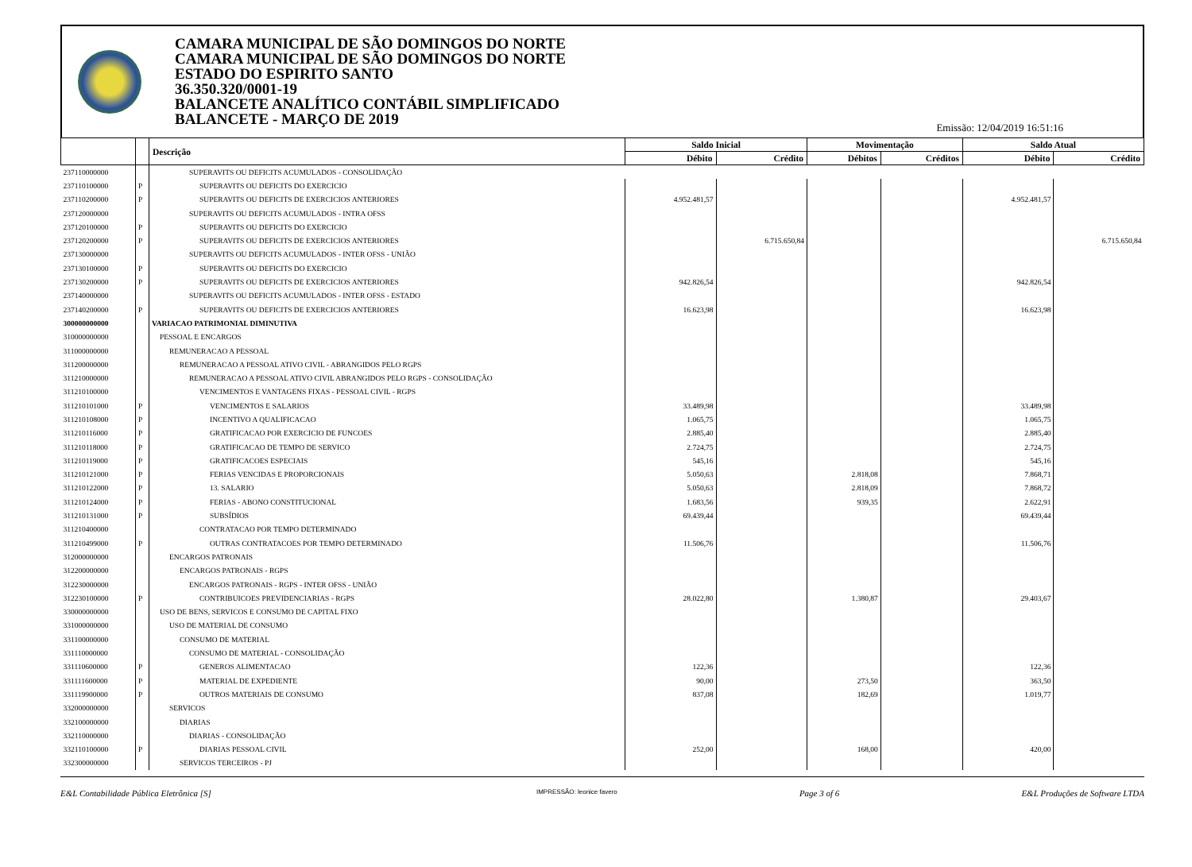CAMARA MUNICIPAL DE SÃO DOMINGOS DO NORTE
CAMARA MUNICIPAL DE SÃO DOMINGOS DO NORTE
ESTADO DO ESPIRITO SANTO
36.350.320/0001-19
BALANCETE ANALÍTICO CONTÁBIL SIMPLIFICADO
BALANCETE - MARÇO DE 2019
Emissão: 12/04/2019 16:51:16
| | | Descrição | Saldo Inicial | | Movimentação | | Saldo Atual | |
| --- | --- | --- | --- | --- | --- | --- | --- | --- |
| | | | Débito | Crédito | Débitos | Créditos | Débito | Crédito |
| 237110000000 | | SUPERAVITS OU DEFICITS ACUMULADOS - CONSOLIDAÇÃO | | | | | | |
| 237110100000 | P | SUPERAVITS OU DEFICITS DO EXERCICIO | | | | | | |
| 237110200000 | P | SUPERAVITS OU DEFICITS DE EXERCICIOS ANTERIORES | 4.952.481,57 | | | | 4.952.481,57 | |
| 237120000000 | | SUPERAVITS OU DEFICITS ACUMULADOS - INTRA OFSS | | | | | | |
| 237120100000 | P | SUPERAVITS OU DEFICITS DO EXERCICIO | | | | | | |
| 237120200000 | P | SUPERAVITS OU DEFICITS DE EXERCICIOS ANTERIORES | | 6.715.650,84 | | | | 6.715.650,84 |
| 237130000000 | | SUPERAVITS OU DEFICITS ACUMULADOS - INTER OFSS - UNIÃO | | | | | | |
| 237130100000 | P | SUPERAVITS OU DEFICITS DO EXERCICIO | | | | | | |
| 237130200000 | P | SUPERAVITS OU DEFICITS DE EXERCICIOS ANTERIORES | 942.826,54 | | | | 942.826,54 | |
| 237140000000 | | SUPERAVITS OU DEFICITS ACUMULADOS - INTER OFSS - ESTADO | | | | | | |
| 237140200000 | P | SUPERAVITS OU DEFICITS DE EXERCICIOS ANTERIORES | 16.623,98 | | | | 16.623,98 | |
| 300000000000 | | VARIACAO PATRIMONIAL DIMINUTIVA | | | | | | |
| 310000000000 | | PESSOAL E ENCARGOS | | | | | | |
| 311000000000 | | REMUNERACAO A PESSOAL | | | | | | |
| 311200000000 | | REMUNERACAO A PESSOAL ATIVO CIVIL - ABRANGIDOS PELO RGPS | | | | | | |
| 311210000000 | | REMUNERACAO A PESSOAL ATIVO CIVIL ABRANGIDOS PELO RGPS - CONSOLIDAÇÃO | | | | | | |
| 311210100000 | | VENCIMENTOS E VANTAGENS FIXAS - PESSOAL CIVIL - RGPS | | | | | | |
| 311210101000 | P | VENCIMENTOS E SALARIOS | 33.489,98 | | | | 33.489,98 | |
| 311210108000 | P | INCENTIVO A QUALIFICACAO | 1.065,75 | | | | 1.065,75 | |
| 311210116000 | P | GRATIFICACAO POR EXERCICIO DE FUNCOES | 2.885,40 | | | | 2.885,40 | |
| 311210118000 | P | GRATIFICACAO DE TEMPO DE SERVICO | 2.724,75 | | | | 2.724,75 | |
| 311210119000 | P | GRATIFICACOES ESPECIAIS | 545,16 | | | | 545,16 | |
| 311210121000 | P | FERIAS VENCIDAS E PROPORCIONAIS | 5.050,63 | | 2.818,08 | | 7.868,71 | |
| 311210122000 | P | 13. SALARIO | 5.050,63 | | 2.818,09 | | 7.868,72 | |
| 311210124000 | P | FERIAS - ABONO CONSTITUCIONAL | 1.683,56 | | 939,35 | | 2.622,91 | |
| 311210131000 | P | SUBSÍDIOS | 69.439,44 | | | | 69.439,44 | |
| 311210400000 | | CONTRATACAO POR TEMPO DETERMINADO | | | | | | |
| 311210499000 | P | OUTRAS CONTRATACOES POR TEMPO DETERMINADO | 11.506,76 | | | | 11.506,76 | |
| 312000000000 | | ENCARGOS PATRONAIS | | | | | | |
| 312200000000 | | ENCARGOS PATRONAIS - RGPS | | | | | | |
| 312230000000 | | ENCARGOS PATRONAIS - RGPS - INTER OFSS - UNIÃO | | | | | | |
| 312230100000 | P | CONTRIBUICOES PREVIDENCIARIAS - RGPS | 28.022,80 | | 1.380,87 | | 29.403,67 | |
| 330000000000 | | USO DE BENS, SERVICOS E CONSUMO DE CAPITAL FIXO | | | | | | |
| 331000000000 | | USO DE MATERIAL DE CONSUMO | | | | | | |
| 331100000000 | | CONSUMO DE MATERIAL | | | | | | |
| 331110000000 | | CONSUMO DE MATERIAL - CONSOLIDAÇÃO | | | | | | |
| 331110600000 | P | GENEROS ALIMENTACAO | 122,36 | | | | 122,36 | |
| 331111600000 | P | MATERIAL DE EXPEDIENTE | 90,00 | | 273,50 | | 363,50 | |
| 331119900000 | P | OUTROS MATERIAIS DE CONSUMO | 837,08 | | 182,69 | | 1.019,77 | |
| 332000000000 | | SERVICOS | | | | | | |
| 332100000000 | | DIARIAS | | | | | | |
| 332110000000 | | DIARIAS - CONSOLIDAÇÃO | | | | | | |
| 332110100000 | P | DIARIAS PESSOAL CIVIL | 252,00 | | 168,00 | | 420,00 | |
| 332300000000 | | SERVICOS TERCEIROS - PJ | | | | | | |
E&L Contabilidade Pública Eletrônica [S] IMPRESSÃO: leonice favero Page 3 of 6 E&L Produções de Software LTDA